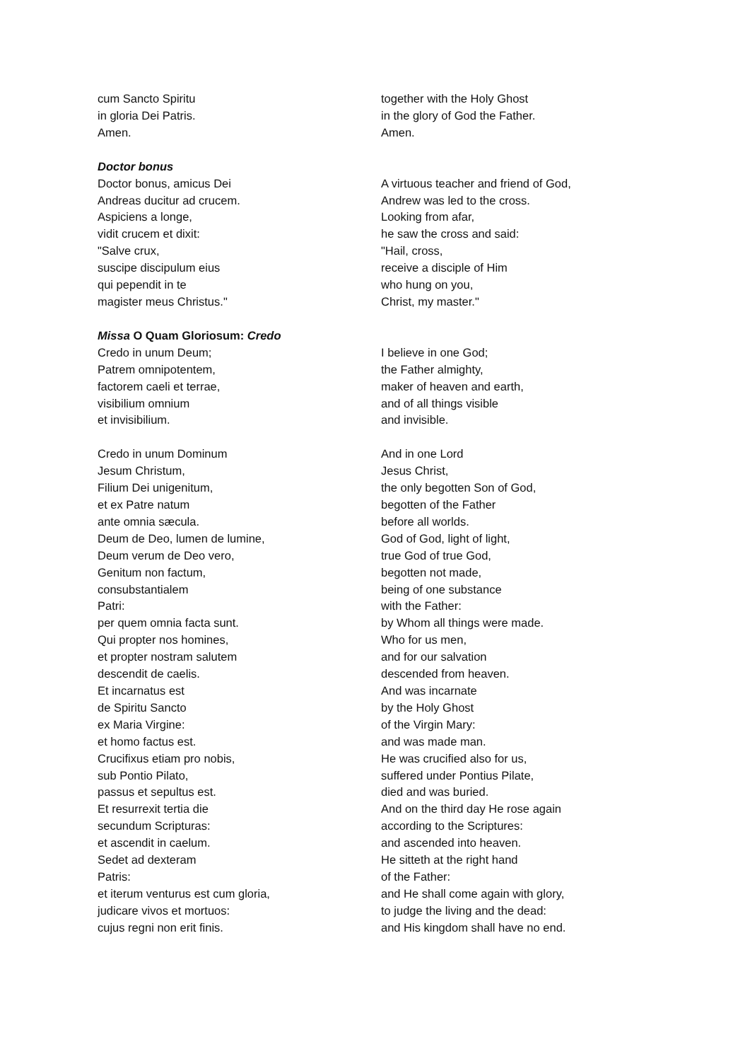cum Sancto Spiritu
in gloria Dei Patris.
Amen.
together with the Holy Ghost
in the glory of God the Father.
Amen.
Doctor bonus
Doctor bonus, amicus Dei
Andreas ducitur ad crucem.
Aspiciens a longe,
vidit crucem et dixit:
"Salve crux,
suscipe discipulum eius
qui pependit in te
magister meus Christus."
A virtuous teacher and friend of God,
Andrew was led to the cross.
Looking from afar,
he saw the cross and said:
"Hail, cross,
receive a disciple of Him
who hung on you,
Christ, my master."
Missa O Quam Gloriosum: Credo
Credo in unum Deum;
Patrem omnipotentem,
factorem caeli et terrae,
visibilium omnium
et invisibilium.
I believe in one God;
the Father almighty,
maker of heaven and earth,
and of all things visible
and invisible.
Credo in unum Dominum
Jesum Christum,
Filium Dei unigenitum,
et ex Patre natum
ante omnia sæcula.
Deum de Deo, lumen de lumine,
Deum verum de Deo vero,
Genitum non factum,
consubstantialem
Patri:
per quem omnia facta sunt.
Qui propter nos homines,
et propter nostram salutem
descendit de caelis.
Et incarnatus est
de Spiritu Sancto
ex Maria Virgine:
et homo factus est.
Crucifixus etiam pro nobis,
sub Pontio Pilato,
passus et sepultus est.
Et resurrexit tertia die
secundum Scripturas:
et ascendit in caelum.
Sedet ad dexteram
Patris:
et iterum venturus est cum gloria,
judicare vivos et mortuos:
cujus regni non erit finis.
And in one Lord
Jesus Christ,
the only begotten Son of God,
begotten of the Father
before all worlds.
God of God, light of light,
true God of true God,
begotten not made,
being of one substance
with the Father:
by Whom all things were made.
Who for us men,
and for our salvation
descended from heaven.
And was incarnate
by the Holy Ghost
of the Virgin Mary:
and was made man.
He was crucified also for us,
suffered under Pontius Pilate,
died and was buried.
And on the third day He rose again
according to the Scriptures:
and ascended into heaven.
He sitteth at the right hand
of the Father:
and He shall come again with glory,
to judge the living and the dead:
and His kingdom shall have no end.